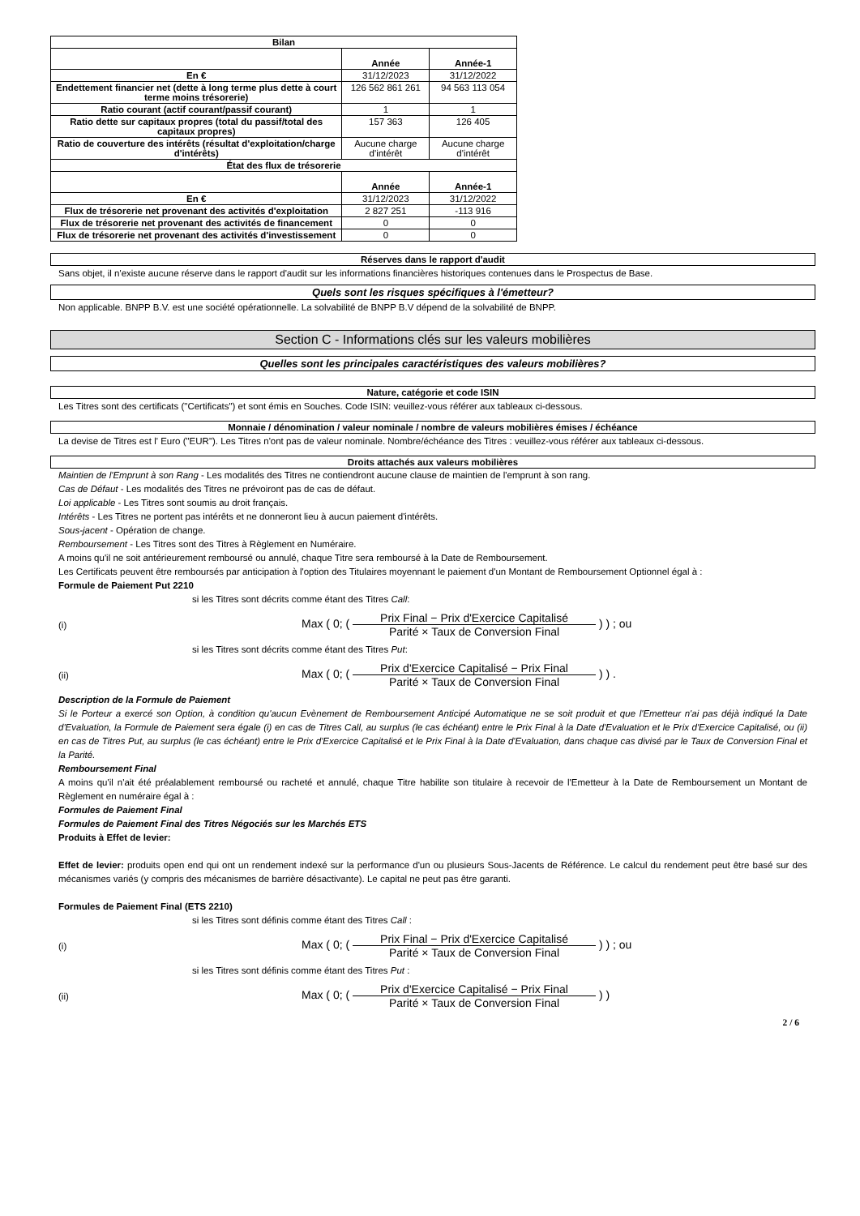| Bilan | | |
| | Année | Année-1 |
| En € | 31/12/2023 | 31/12/2022 |
| Endettement financier net (dette à long terme plus dette à court terme moins trésorerie) | 126 562 861 261 | 94 563 113 054 |
| Ratio courant (actif courant/passif courant) | 1 | 1 |
| Ratio dette sur capitaux propres (total du passif/total des capitaux propres) | 157 363 | 126 405 |
| Ratio de couverture des intérêts (résultat d'exploitation/charge d'intérêts) | Aucune charge d'intérêt | Aucune charge d'intérêt |
| État des flux de trésorerie | | |
| | Année | Année-1 |
| En € | 31/12/2023 | 31/12/2022 |
| Flux de trésorerie net provenant des activités d'exploitation | 2 827 251 | -113 916 |
| Flux de trésorerie net provenant des activités de financement | 0 | 0 |
| Flux de trésorerie net provenant des activités d'investissement | 0 | 0 |
Réserves dans le rapport d'audit
Sans objet, il n'existe aucune réserve dans le rapport d'audit sur les informations financières historiques contenues dans le Prospectus de Base.
Quels sont les risques spécifiques à l'émetteur?
Non applicable. BNPP B.V. est une société opérationnelle. La solvabilité de BNPP B.V dépend de la solvabilité de BNPP.
Section C - Informations clés sur les valeurs mobilières
Quelles sont les principales caractéristiques des valeurs mobilières?
Nature, catégorie et code ISIN
Les Titres sont des certificats ("Certificats") et sont émis en Souches. Code ISIN: veuillez-vous référer aux tableaux ci-dessous.
Monnaie / dénomination / valeur nominale / nombre de valeurs mobilières émises / échéance
La devise de Titres est l' Euro ("EUR"). Les Titres n'ont pas de valeur nominale. Nombre/échéance des Titres : veuillez-vous référer aux tableaux ci-dessous.
Droits attachés aux valeurs mobilières
Maintien de l'Emprunt à son Rang - Les modalités des Titres ne contiendront aucune clause de maintien de l'emprunt à son rang.
Cas de Défaut - Les modalités des Titres ne prévoiront pas de cas de défaut.
Loi applicable - Les Titres sont soumis au droit français.
Intérêts - Les Titres ne portent pas intérêts et ne donneront lieu à aucun paiement d'intérêts.
Sous-jacent - Opération de change.
Remboursement - Les Titres sont des Titres à Règlement en Numéraire.
A moins qu'il ne soit antérieurement remboursé ou annulé, chaque Titre sera remboursé à la Date de Remboursement.
Les Certificats peuvent être remboursés par anticipation à l'option des Titulaires moyennant le paiement d'un Montant de Remboursement Optionnel égal à :
Formule de Paiement Put 2210
si les Titres sont décrits comme étant des Titres Call:
(i) Max ( 0; (
Prix Final − Prix d'Exercice Capitalisé
Parité × Taux de Conversion Final
) ) ; ou
si les Titres sont décrits comme étant des Titres Put:
(ii) Max ( 0; (
Prix d'Exercice Capitalisé − Prix Final
Parité × Taux de Conversion Final
) ) .
Description de la Formule de Paiement
Si le Porteur a exercé son Option, à condition qu'aucun Evènement de Remboursement Anticipé Automatique ne se soit produit et que l'Emetteur n'ai pas déjà indiqué la Date d'Evaluation, la Formule de Paiement sera égale (i) en cas de Titres Call, au surplus (le cas échéant) entre le Prix Final à la Date d'Evaluation et le Prix d'Exercice Capitalisé, ou (ii) en cas de Titres Put, au surplus (le cas échéant) entre le Prix d'Exercice Capitalisé et le Prix Final à la Date d'Evaluation, dans chaque cas divisé par le Taux de Conversion Final et la Parité.
Remboursement Final
A moins qu'il n'ait été préalablement remboursé ou racheté et annulé, chaque Titre habilite son titulaire à recevoir de l'Emetteur à la Date de Remboursement un Montant de Règlement en numéraire égal à :
Formules de Paiement Final
Formules de Paiement Final des Titres Négociés sur les Marchés ETS
Produits à Effet de levier:
Effet de levier: produits open end qui ont un rendement indexé sur la performance d'un ou plusieurs Sous-Jacents de Référence. Le calcul du rendement peut être basé sur des mécanismes variés (y compris des mécanismes de barrière désactivante). Le capital ne peut pas être garanti.
Formules de Paiement Final (ETS 2210)
si les Titres sont définis comme étant des Titres Call :
(i) Max ( 0; (
Prix Final − Prix d'Exercice Capitalisé
Parité × Taux de Conversion Final
) ) ; ou
si les Titres sont définis comme étant des Titres Put :
(ii) Max ( 0; (
Prix d'Exercice Capitalisé − Prix Final
Parité × Taux de Conversion Final
) )
2 / 6